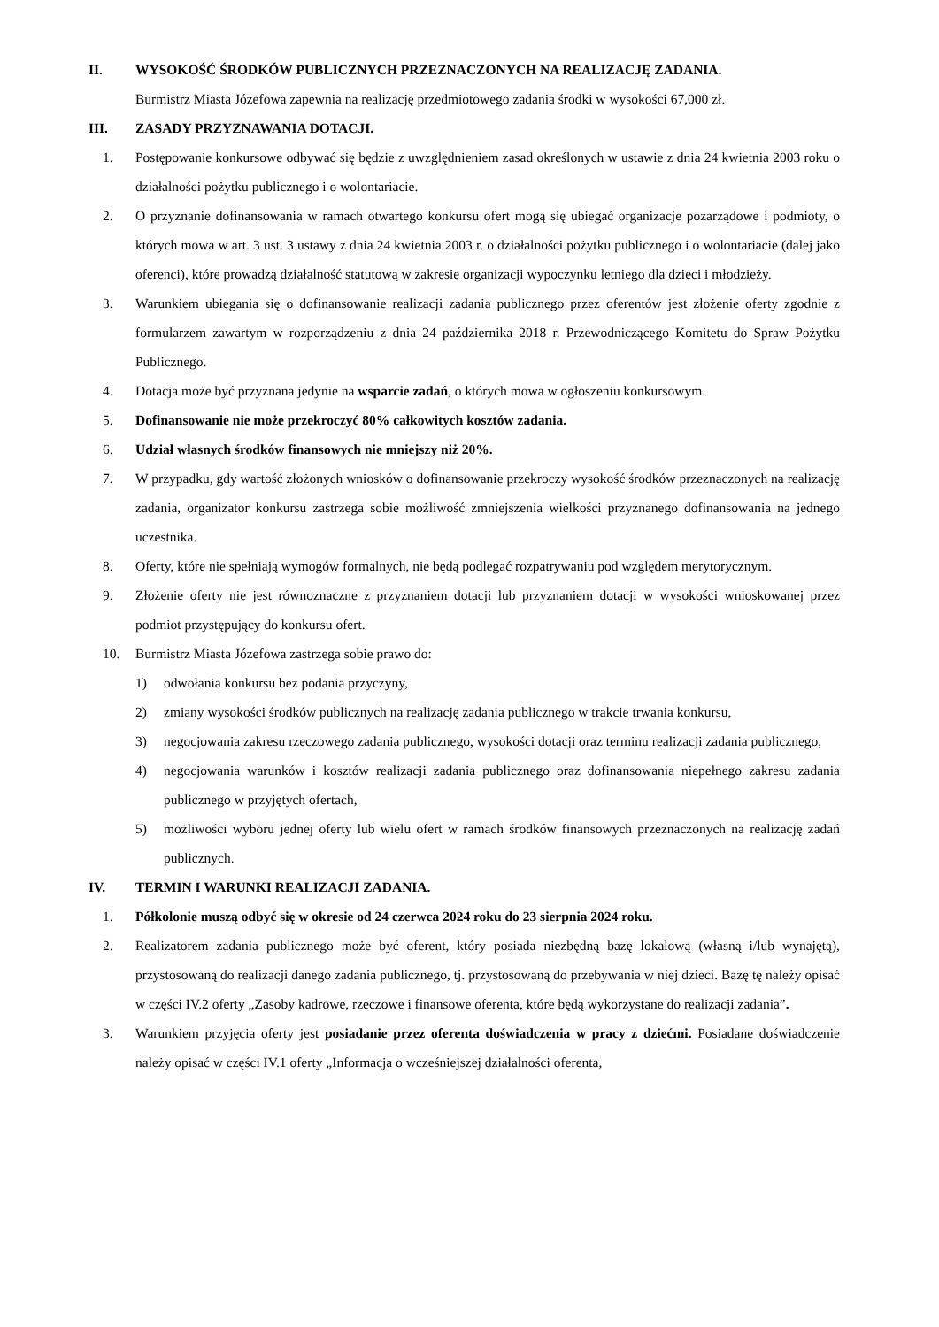II. WYSOKOŚĆ ŚRODKÓW PUBLICZNYCH PRZEZNACZONYCH NA REALIZACJĘ ZADANIA.
Burmistrz Miasta Józefowa zapewnia na realizację przedmiotowego zadania środki w wysokości 67,000 zł.
III. ZASADY PRZYZNAWANIA DOTACJI.
1. Postępowanie konkursowe odbywać się będzie z uwzględnieniem zasad określonych w ustawie z dnia 24 kwietnia 2003 roku o działalności pożytku publicznego i o wolontariacie.
2. O przyznanie dofinansowania w ramach otwartego konkursu ofert mogą się ubiegać organizacje pozarządowe i podmioty, o których mowa w art. 3 ust. 3 ustawy z dnia 24 kwietnia 2003 r. o działalności pożytku publicznego i o wolontariacie (dalej jako oferenci), które prowadzą działalność statutową w zakresie organizacji wypoczynku letniego dla dzieci i młodzieży.
3. Warunkiem ubiegania się o dofinansowanie realizacji zadania publicznego przez oferentów jest złożenie oferty zgodnie z formularzem zawartym w rozporządzeniu z dnia 24 października 2018 r. Przewodniczącego Komitetu do Spraw Pożytku Publicznego.
4. Dotacja może być przyznana jedynie na wsparcie zadań, o których mowa w ogłoszeniu konkursowym.
5. Dofinansowanie nie może przekroczyć 80% całkowitych kosztów zadania.
6. Udział własnych środków finansowych nie mniejszy niż 20%.
7. W przypadku, gdy wartość złożonych wniosków o dofinansowanie przekroczy wysokość środków przeznaczonych na realizację zadania, organizator konkursu zastrzega sobie możliwość zmniejszenia wielkości przyznanego dofinansowania na jednego uczestnika.
8. Oferty, które nie spełniają wymogów formalnych, nie będą podlegać rozpatrywaniu pod względem merytorycznym.
9. Złożenie oferty nie jest równoznaczne z przyznaniem dotacji lub przyznaniem dotacji w wysokości wnioskowanej przez podmiot przystępujący do konkursu ofert.
10. Burmistrz Miasta Józefowa zastrzega sobie prawo do:
1) odwołania konkursu bez podania przyczyny,
2) zmiany wysokości środków publicznych na realizację zadania publicznego w trakcie trwania konkursu,
3) negocjowania zakresu rzeczowego zadania publicznego, wysokości dotacji oraz terminu realizacji zadania publicznego,
4) negocjowania warunków i kosztów realizacji zadania publicznego oraz dofinansowania niepełnego zakresu zadania publicznego w przyjętych ofertach,
5) możliwości wyboru jednej oferty lub wielu ofert w ramach środków finansowych przeznaczonych na realizację zadań publicznych.
IV. TERMIN I WARUNKI REALIZACJI ZADANIA.
1. Półkolonie muszą odbyć się w okresie od 24 czerwca 2024 roku do 23 sierpnia 2024 roku.
2. Realizatorem zadania publicznego może być oferent, który posiada niezbędną bazę lokalową (własną i/lub wynajętą), przystosowaną do realizacji danego zadania publicznego, tj. przystosowaną do przebywania w niej dzieci. Bazę tę należy opisać w części IV.2 oferty „Zasoby kadrowe, rzeczowe i finansowe oferenta, które będą wykorzystane do realizacji zadania”.
3. Warunkiem przyjęcia oferty jest posiadanie przez oferenta doświadczenia w pracy z dziećmi. Posiadane doświadczenie należy opisać w części IV.1 oferty „Informacja o wcześniejszej działalności oferenta,